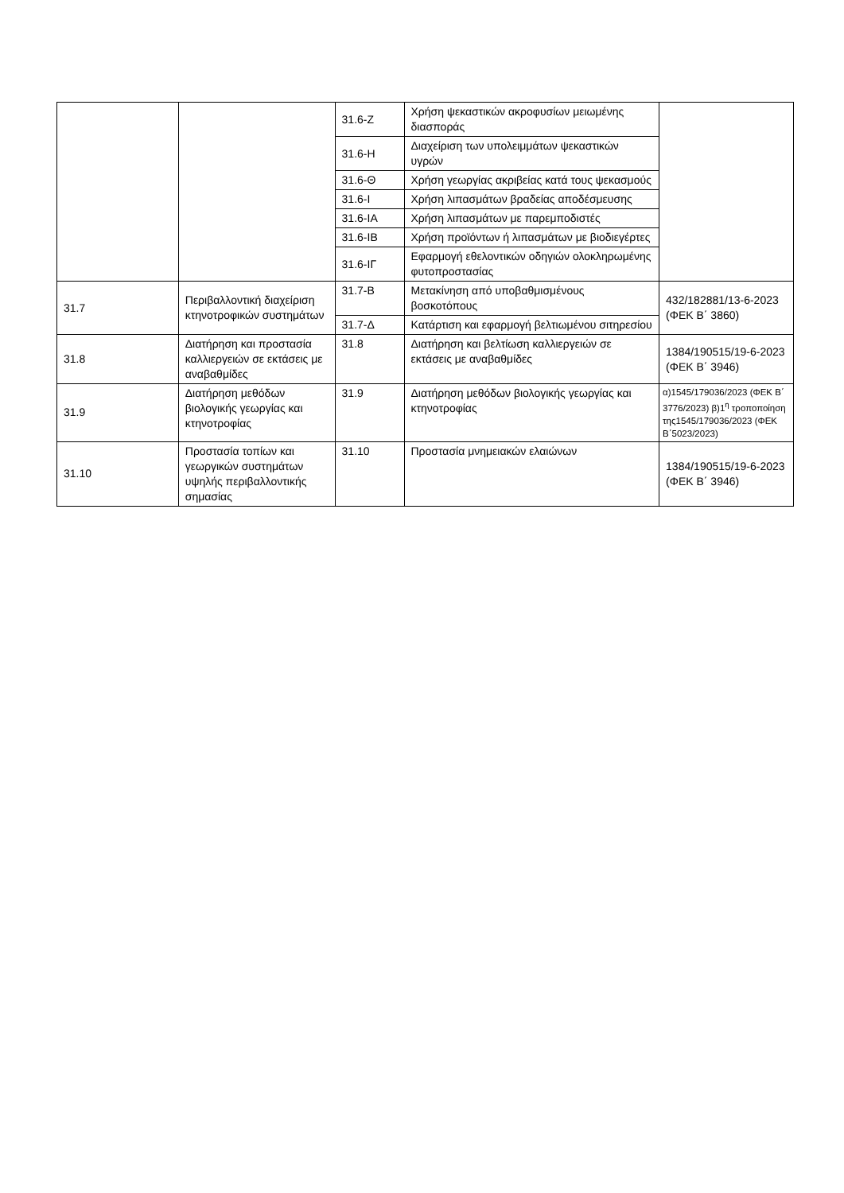| | | 31.6-Ζ | Χρήση ψεκαστικών ακροφυσίων μειωμένης διασποράς | |
| | | 31.6-Η | Διαχείριση των υπολειμμάτων ψεκαστικών υγρών | |
| | | 31.6-Θ | Χρήση γεωργίας ακριβείας κατά τους ψεκασμούς | |
| | | 31.6-Ι | Χρήση λιπασμάτων βραδείας αποδέσμευσης | |
| | | 31.6-ΙΑ | Χρήση λιπασμάτων με παρεμποδιστές | |
| | | 31.6-ΙΒ | Χρήση προϊόντων ή λιπασμάτων με βιοδιεγέρτες | |
| | | 31.6-ΙΓ | Εφαρμογή εθελοντικών οδηγιών ολοκληρωμένης φυτοπροστασίας | |
| 31.7 | Περιβαλλοντική διαχείριση κτηνοτροφικών συστημάτων | 31.7-Β | Μετακίνηση από υποβαθμισμένους βοσκοτόπους | 432/182881/13-6-2023 (ΦΕΚ Β΄ 3860) |
| | | 31.7-Δ | Κατάρτιση και εφαρμογή βελτιωμένου σιτηρεσίου | |
| 31.8 | Διατήρηση και προστασία καλλιεργειών σε εκτάσεις με αναβαθμίδες | 31.8 | Διατήρηση και βελτίωση καλλιεργειών σε εκτάσεις με αναβαθμίδες | 1384/190515/19-6-2023 (ΦΕΚ Β΄ 3946) |
| 31.9 | Διατήρηση μεθόδων βιολογικής γεωργίας και κτηνοτροφίας | 31.9 | Διατήρηση μεθόδων βιολογικής γεωργίας και κτηνοτροφίας | α)1545/179036/2023 (ΦΕΚ Β΄ 3776/2023) β)1<sup>η</sup> τροποποίηση της1545/179036/2023 (ΦΕΚ Β΄5023/2023) |
| 31.10 | Προστασία τοπίων και γεωργικών συστημάτων υψηλής περιβαλλοντικής σημασίας | 31.10 | Προστασία μνημειακών ελαιώνων | 1384/190515/19-6-2023 (ΦΕΚ Β΄ 3946) |